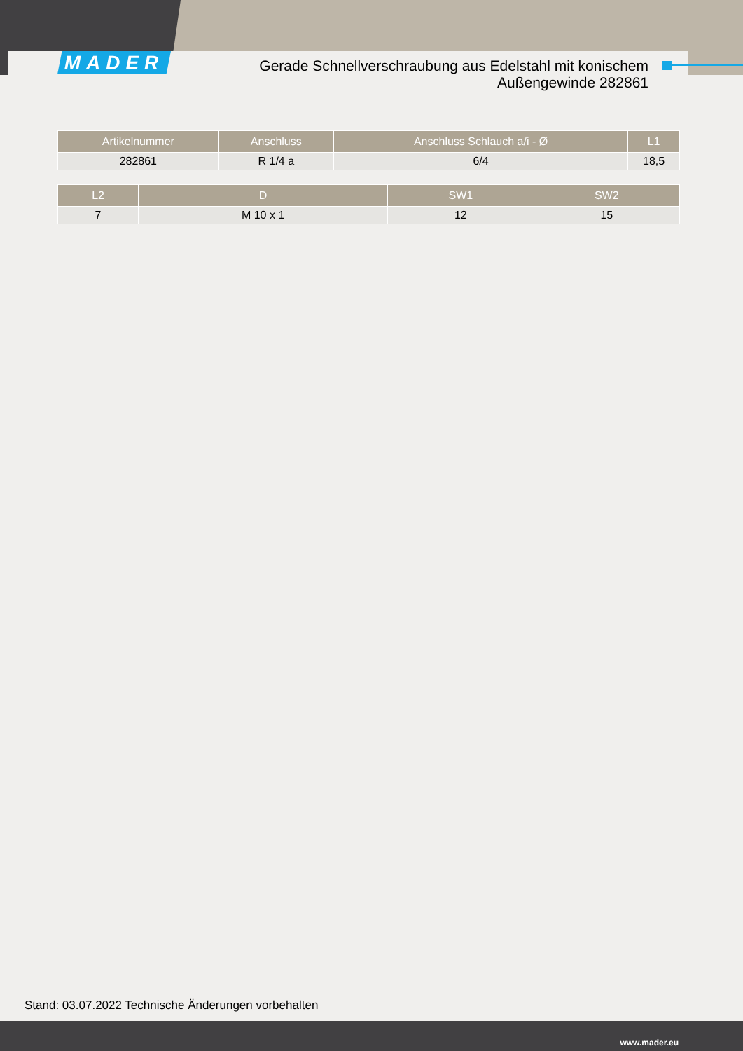MADER
Gerade Schnellverschraubung aus Edelstahl mit konischem Außengewinde 282861
| Artikelnummer | Anschluss | Anschluss Schlauch a/i - Ø | L1 |
| --- | --- | --- | --- |
| 282861 | R 1/4 a | 6/4 | 18,5 |
| L2 | D | SW1 | SW2 |
| --- | --- | --- | --- |
| 7 | M 10 x 1 | 12 | 15 |
Stand: 03.07.2022 Technische Änderungen vorbehalten
www.mader.eu